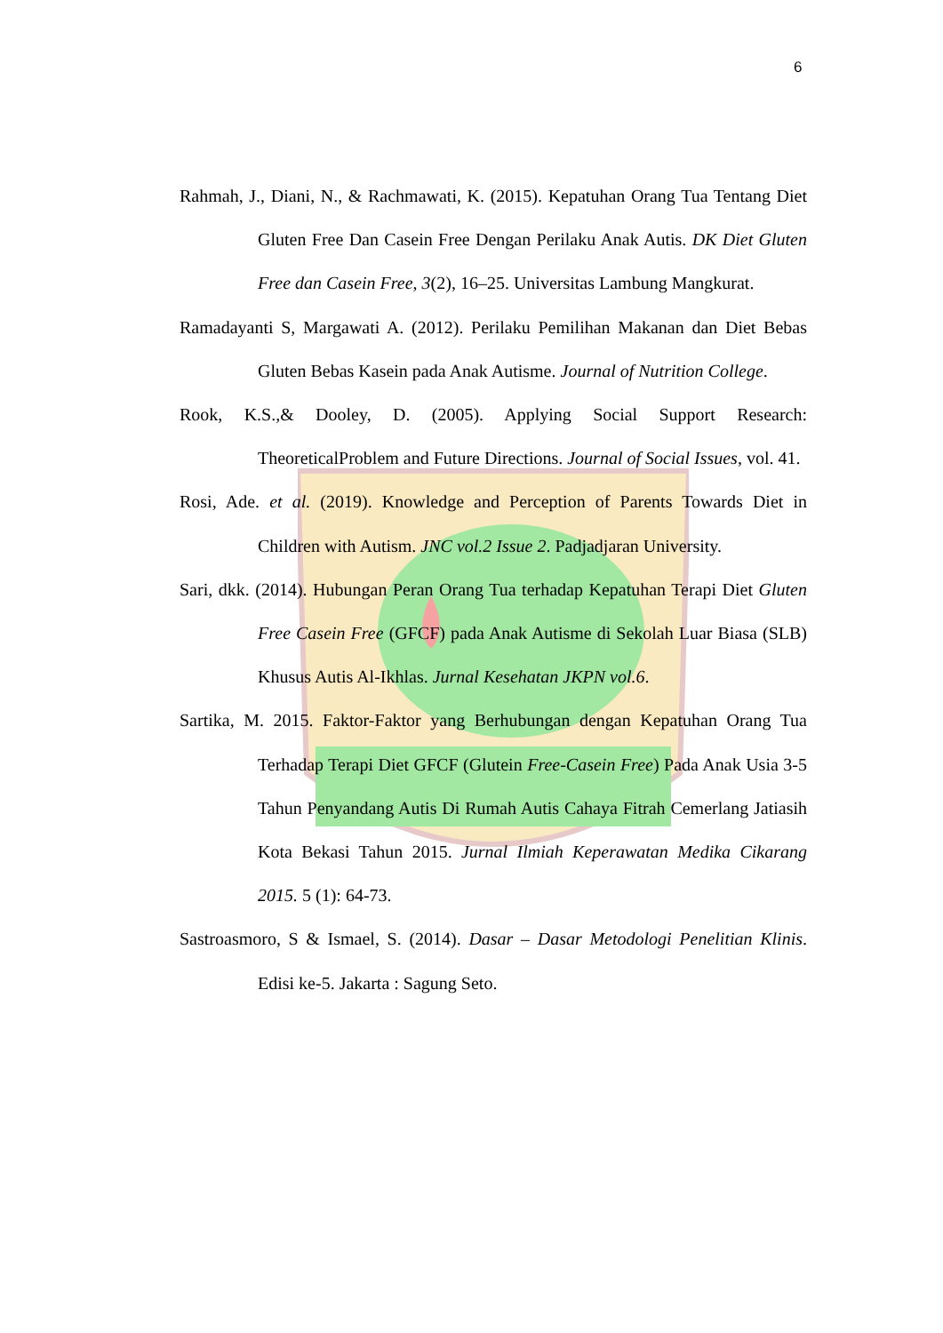6
Rahmah, J., Diani, N., & Rachmawati, K. (2015). Kepatuhan Orang Tua Tentang Diet Gluten Free Dan Casein Free Dengan Perilaku Anak Autis. DK Diet Gluten Free dan Casein Free, 3(2), 16–25. Universitas Lambung Mangkurat.
Ramadayanti S, Margawati A. (2012). Perilaku Pemilihan Makanan dan Diet Bebas Gluten Bebas Kasein pada Anak Autisme. Journal of Nutrition College.
Rook, K.S.,& Dooley, D. (2005). Applying Social Support Research: TheoreticalProblem and Future Directions. Journal of Social Issues, vol. 41.
Rosi, Ade. et al. (2019). Knowledge and Perception of Parents Towards Diet in Children with Autism. JNC vol.2 Issue 2. Padjadjaran University.
Sari, dkk. (2014). Hubungan Peran Orang Tua terhadap Kepatuhan Terapi Diet Gluten Free Casein Free (GFCF) pada Anak Autisme di Sekolah Luar Biasa (SLB) Khusus Autis Al-Ikhlas. Jurnal Kesehatan JKPN vol.6.
Sartika, M. 2015. Faktor-Faktor yang Berhubungan dengan Kepatuhan Orang Tua Terhadap Terapi Diet GFCF (Glutein Free-Casein Free) Pada Anak Usia 3-5 Tahun Penyandang Autis Di Rumah Autis Cahaya Fitrah Cemerlang Jatiasih Kota Bekasi Tahun 2015. Jurnal Ilmiah Keperawatan Medika Cikarang 2015. 5 (1): 64-73.
Sastroasmoro, S & Ismael, S. (2014). Dasar – Dasar Metodologi Penelitian Klinis. Edisi ke-5. Jakarta : Sagung Seto.